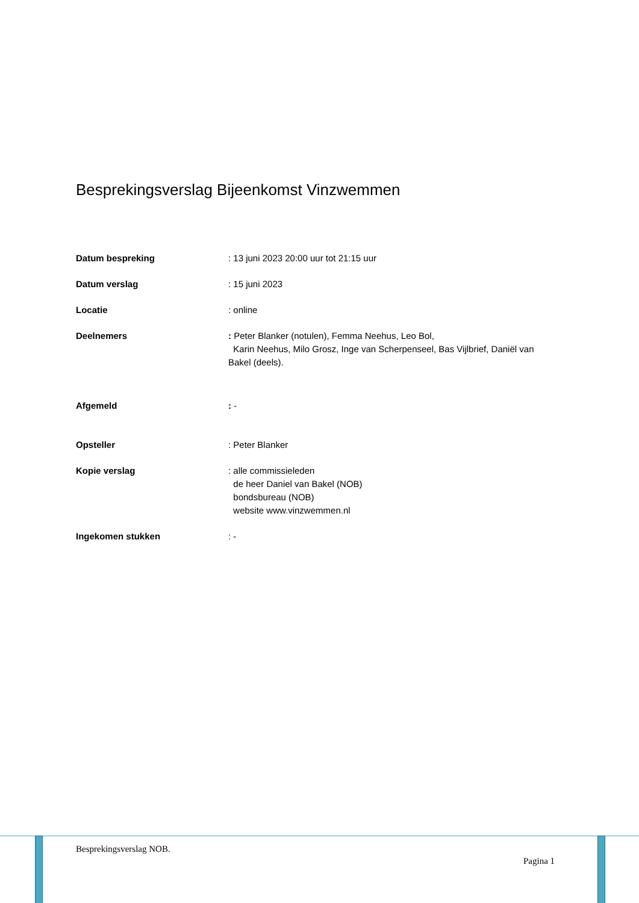Besprekingsverslag Bijeenkomst Vinzwemmen
Datum bespreking : 13 juni 2023 20:00 uur tot 21:15 uur
Datum verslag : 15 juni 2023
Locatie : online
Deelnemers : Peter Blanker (notulen), Femma Neehus, Leo Bol,
Karin Neehus, Milo Grosz, Inge van Scherpenseel, Bas Vijlbrief, Daniël van Bakel (deels).
Afgemeld : -
Opsteller : Peter Blanker
Kopie verslag : alle commissieleden
de heer Daniel van Bakel (NOB)
bondsbureau (NOB)
website www.vinzwemmen.nl
Ingekomen stukken : -
Besprekingsverslag NOB.
Pagina 1